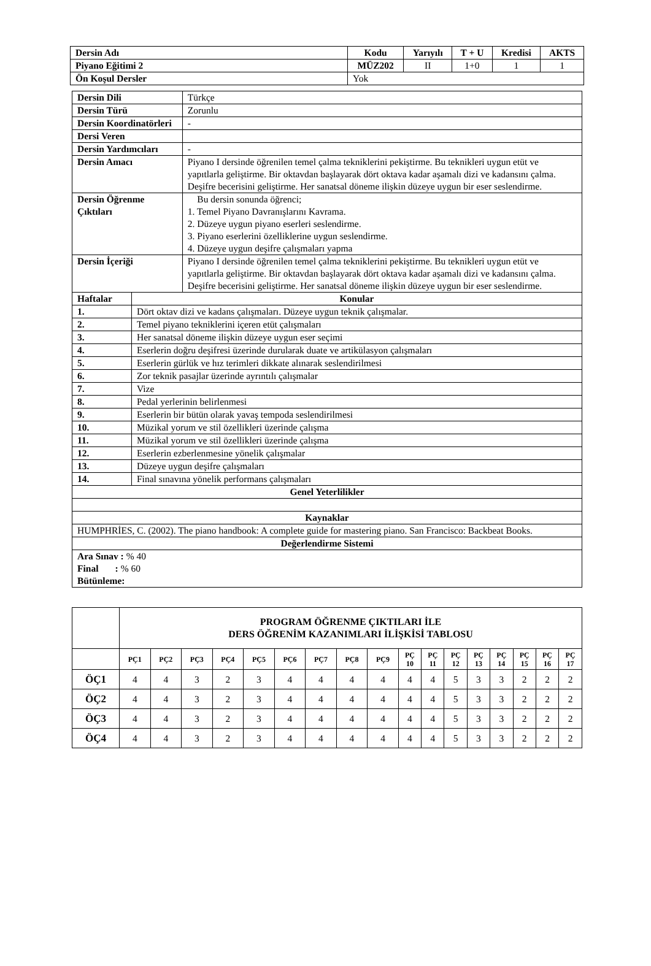| Dersin Adı | Kodu | Yarıyılı | T + U | Kredisi | AKTS |
| Piyano Eğitimi 2 | MÜZ202 | II | 1+0 | 1 | 1 |
| Ön Koşul Dersler | Yok | | | | |
| Dersin Dili | | Türkçe |
| Dersin Türü | | Zorunlu |
| Dersin Koordinatörleri | | - |
| Dersi Veren | | |
| Dersin Yardımcıları | | - |
| Dersin Amacı | | Piyano I dersinde öğrenilen temel çalma tekniklerini pekiştirme. Bu teknikleri uygun etüt ve yapıtlarla geliştirme. Bir oktavdan başlayarak dört oktava kadar aşamalı dizi ve kadansını çalma. Deşifre becerisini geliştirme. Her sanatsal döneme ilişkin düzeye uygun bir eser seslendirme. |
| Dersin Öğrenme Çıktıları | | Bu dersin sonunda öğrenci; 1. Temel Piyano Davranışlarını Kavrama. 2. Düzeye uygun piyano eserleri seslendirme. 3. Piyano eserlerini özelliklerine uygun seslendirme. 4. Düzeye uygun deşifre çalışmaları yapma |
| Dersin İçeriği | | Piyano I dersinde öğrenilen temel çalma tekniklerini pekiştirme. Bu teknikleri uygun etüt ve yapıtlarla geliştirme. Bir oktavdan başlayarak dört oktava kadar aşamalı dizi ve kadansını çalma. Deşifre becerisini geliştirme. Her sanatsal döneme ilişkin düzeye uygun bir eser seslendirme. |
| Haftalar | Konular | |
| 1. | Dört oktav dizi ve kadans çalışmaları. Düzeye uygun teknik çalışmalar. | |
| 2. | Temel piyano tekniklerini içeren etüt çalışmaları | |
| 3. | Her sanatsal döneme ilişkin düzeye uygun eser seçimi | |
| 4. | Eserlerin doğru deşifresi üzerinde durularak duate ve artikülasyon çalışmaları | |
| 5. | Eserlerin gürlük ve hız terimleri dikkate alınarak seslendirilmesi | |
| 6. | Zor teknik pasajlar üzerinde ayrıntılı çalışmalar | |
| 7. | Vize | |
| 8. | Pedal yerlerinin belirlenmesi | |
| 9. | Eserlerin bir bütün olarak yavaş tempoda seslendirilmesi | |
| 10. | Müzikal yorum ve stil özellikleri üzerinde çalışma | |
| 11. | Müzikal yorum ve stil özellikleri üzerinde çalışma | |
| 12. | Eserlerin ezberlenmesine yönelik çalışmalar | |
| 13. | Düzeye uygun deşifre çalışmaları | |
| 14. | Final sınavına yönelik performans çalışmaları | |
| Genel Yeterlilikler | | |
| Kaynaklar | | |
| HUMPHRİES, C. (2002). The piano handbook: A complete guide for mastering piano. San Francisco: Backbeat Books. | | |
| Değerlendirme Sistemi | | |
| Ara Sınav : % 40 Final : % 60 Bütünleme: | | |
| | PROGRAM ÖĞRENME ÇIKTILARI İLE DERS ÖĞRENİM KAZANIMLARI İLİŞKİSİ TABLOSU | | | | | | | | | | | | | | | | |
| | PÇ1 | PÇ2 | PÇ3 | PÇ4 | PÇ5 | PÇ6 | PÇ7 | PÇ8 | PÇ9 | PÇ 10 | PÇ 11 | PÇ 12 | PÇ 13 | PÇ 14 | PÇ 15 | PÇ 16 | PÇ 17 |
| ÖÇ1 | 4 | 4 | 3 | 2 | 3 | 4 | 4 | 4 | 4 | 4 | 4 | 5 | 3 | 3 | 2 | 2 | 2 |
| ÖÇ2 | 4 | 4 | 3 | 2 | 3 | 4 | 4 | 4 | 4 | 4 | 4 | 5 | 3 | 3 | 2 | 2 | 2 |
| ÖÇ3 | 4 | 4 | 3 | 2 | 3 | 4 | 4 | 4 | 4 | 4 | 4 | 5 | 3 | 3 | 2 | 2 | 2 |
| ÖÇ4 | 4 | 4 | 3 | 2 | 3 | 4 | 4 | 4 | 4 | 4 | 4 | 5 | 3 | 3 | 2 | 2 | 2 |